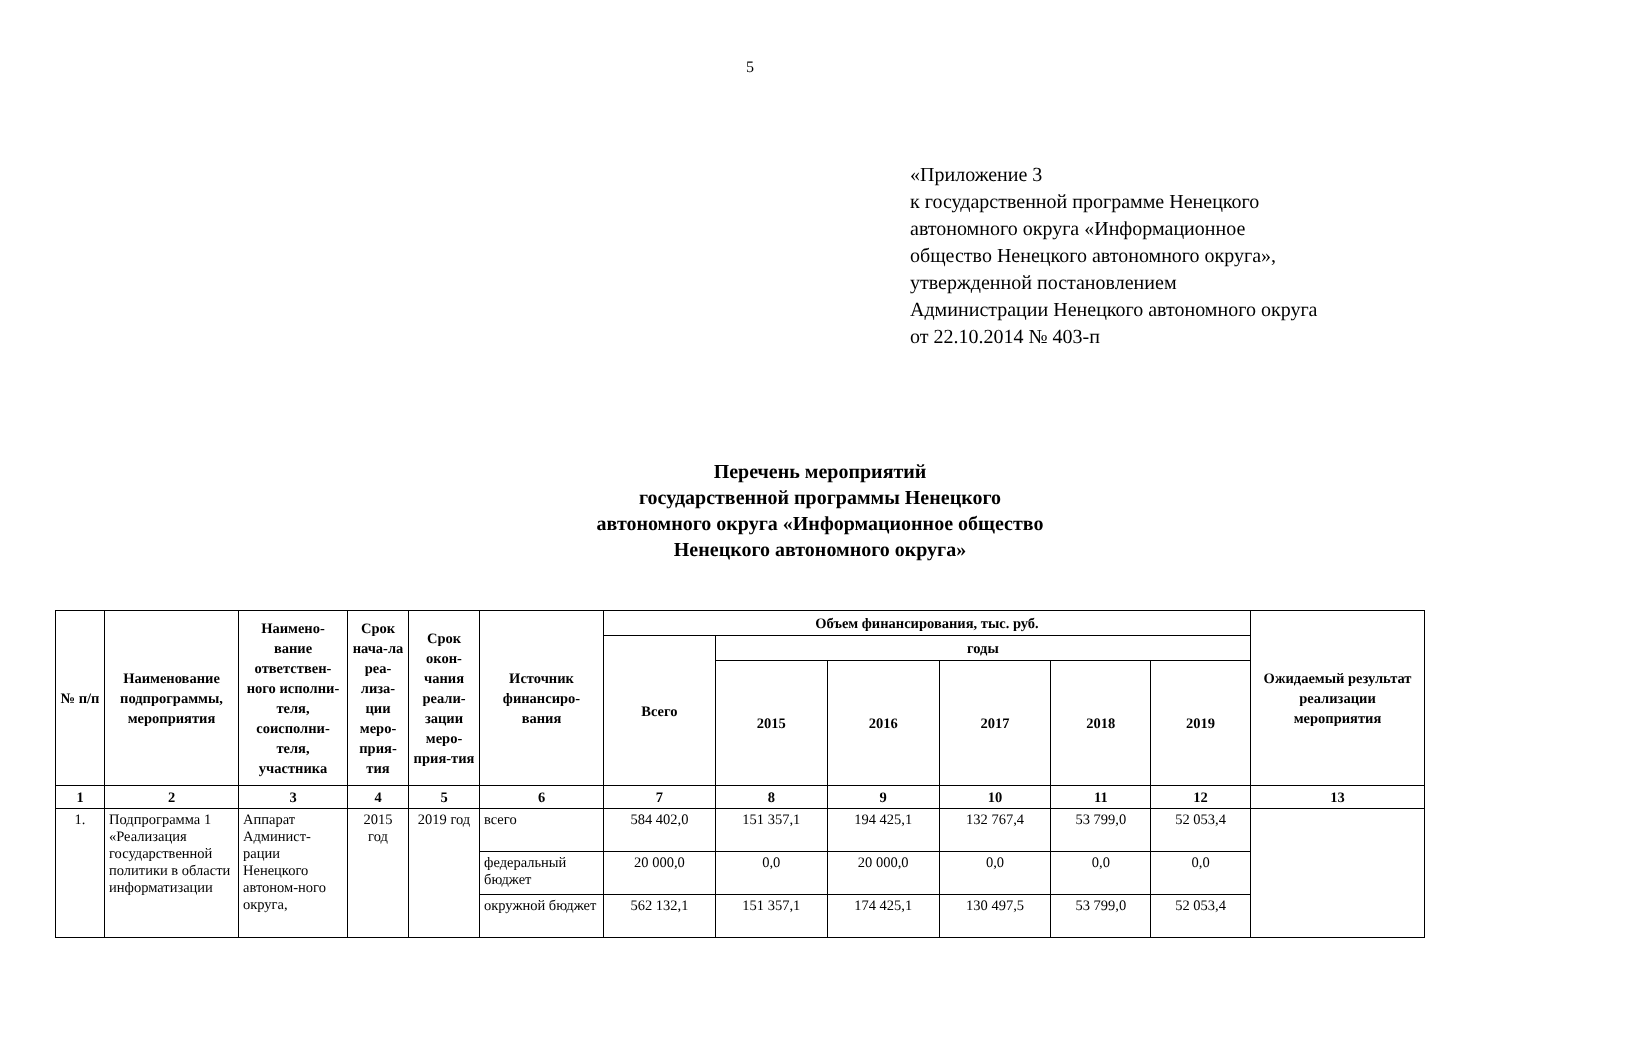5
«Приложение 3
к государственной программе Ненецкого
автономного округа «Информационное
общество Ненецкого автономного округа»,
утвержденной постановлением
Администрации Ненецкого автономного округа
от 22.10.2014 № 403-п
Перечень мероприятий
государственной программы Ненецкого
автономного округа «Информационное общество
Ненецкого автономного округа»
| № п/п | Наименование подпрограммы, мероприятия | Наимено-вание ответствен-ного исполни-теля, соисполни-теля, участника | Срок нача-ла реа-лиза-ции меро-прия-тия | Срок окон-чания реали-зации меро-прия-тия | Источник финансиро-вания | Объем финансирования, тыс. руб. | | | | | | Ожидаемый результат реализации мероприятия |
| --- | --- | --- | --- | --- | --- | --- | --- | --- | --- | --- | --- | --- |
| | | | | | | Всего | годы | | | | | |
| | | | | | | | 2015 | 2016 | 2017 | 2018 | 2019 | |
| 1 | 2 | 3 | 4 | 5 | 6 | 7 | 8 | 9 | 10 | 11 | 12 | 13 |
| 1. | Подпрограмма 1 «Реализация государственной политики в области информатизации | Аппарат Админист-рации Ненецкого автоном-ного округа, | 2015 год | 2019 год | всего | 584 402,0 | 151 357,1 | 194 425,1 | 132 767,4 | 53 799,0 | 52 053,4 | |
| | | | | | федеральный бюджет | 20 000,0 | 0,0 | 20 000,0 | 0,0 | 0,0 | 0,0 | |
| | | | | | окружной бюджет | 562 132,1 | 151 357,1 | 174 425,1 | 130 497,5 | 53 799,0 | 52 053,4 | |